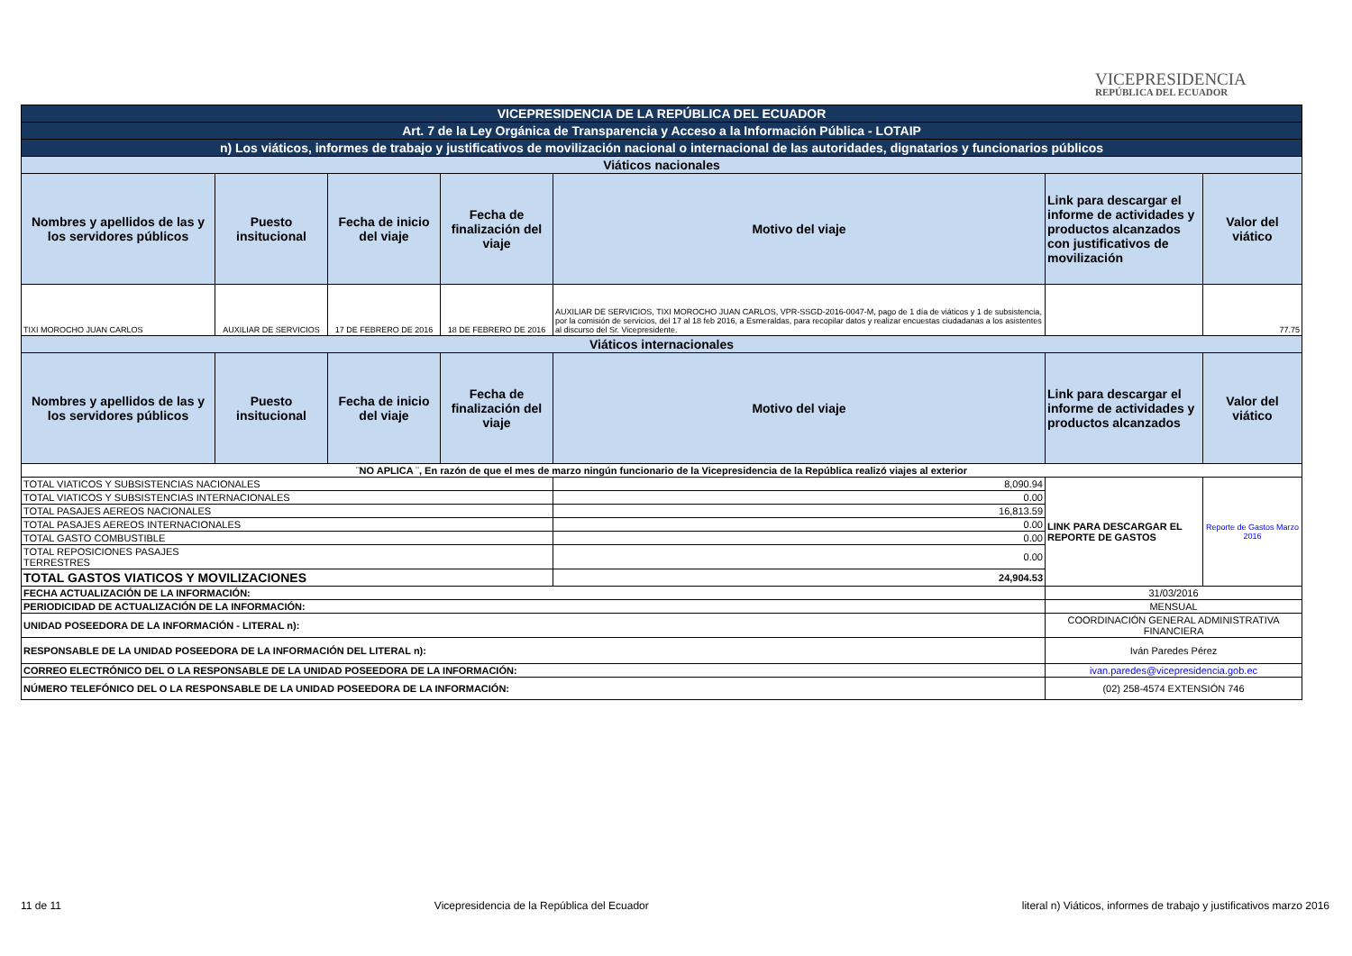VICEPRESIDENCIA
REPÚBLICA DEL ECUADOR
| VICEPRESIDENCIA DE LA REPÚBLICA DEL ECUADOR | | | | | | |
| Art. 7 de la Ley Orgánica de Transparencia y Acceso a la Información Pública - LOTAIP | | | | | | |
| n) Los viáticos, informes de trabajo y justificativos de movilización nacional o internacional de las autoridades, dignatarios y funcionarios públicos | | | | | | |
| Viáticos nacionales | | | | | | |
| Nombres y apellidos de las y los servidores públicos | Puesto insitucional | Fecha de inicio del viaje | Fecha de finalización del viaje | Motivo del viaje | Link para descargar el informe de actividades y productos alcanzados con justificativos de movilización | Valor del viático |
| TIXI MOROCHO JUAN CARLOS | AUXILIAR DE SERVICIOS | 17 DE FEBRERO DE 2016 | 18 DE FEBRERO DE 2016 | AUXILIAR DE SERVICIOS, TIXI MOROCHO JUAN CARLOS, VPR-SSGD-2016-0047-M, pago de 1 día de viáticos y 1 de subsistencia, por la comisión de servicios, del 17 al 18 feb 2016, a Esmeraldas, para recopilar datos y realizar encuestas ciudadanas a los asistentes al discurso del Sr. Vicepresidente. | | 77.75 |
| Viáticos internacionales | | | | | | |
| Nombres y apellidos de las y los servidores públicos | Puesto insitucional | Fecha de inicio del viaje | Fecha de finalización del viaje | Motivo del viaje | Link para descargar el informe de actividades y productos alcanzados | Valor del viático |
| ¨NO APLICA ¨, En razón de que el mes de marzo ningún funcionario de la Vicepresidencia de la República realizó viajes al exterior | | | | | | |
| TOTAL VIATICOS Y SUBSISTENCIAS NACIONALES | | | | 8,090.94 | LINK PARA DESCARGAR EL REPORTE DE GASTOS | Reporte de Gastos Marzo 2016 |
| TOTAL VIATICOS Y SUBSISTENCIAS INTERNACIONALES | | | | 0.00 | | |
| TOTAL PASAJES AEREOS NACIONALES | | | | 16,813.59 | | |
| TOTAL PASAJES AEREOS INTERNACIONALES | | | | 0.00 | | |
| TOTAL GASTO COMBUSTIBLE | | | | 0.00 | | |
| TOTAL REPOSICIONES PASAJES TERRESTRES | | | | 0.00 | | |
| TOTAL GASTOS VIATICOS Y MOVILIZACIONES | | | | 24,904.53 | | |
| FECHA ACTUALIZACIÓN DE LA INFORMACIÓN: | | | | | 31/03/2016 | |
| PERIODICIDAD DE ACTUALIZACIÓN DE LA INFORMACIÓN: | | | | | MENSUAL | |
| UNIDAD POSEEDORA DE LA INFORMACIÓN - LITERAL n): | | | | | COORDINACIÓN GENERAL ADMINISTRATIVA FINANCIERA | |
| RESPONSABLE DE LA UNIDAD POSEEDORA DE LA INFORMACIÓN DEL LITERAL n): | | | | | Iván Paredes Pérez | |
| CORREO ELECTRÓNICO DEL O LA RESPONSABLE DE LA UNIDAD POSEEDORA DE LA INFORMACIÓN: | | | | | ivan.paredes@vicepresidencia.gob.ec | |
| NÚMERO TELEFÓNICO DEL O LA RESPONSABLE DE LA UNIDAD POSEEDORA DE LA INFORMACIÓN: | | | | | (02) 258-4574 EXTENSIÓN 746 | |
11 de 11 Vicepresidencia de la República del Ecuador literal n) Viáticos, informes de trabajo y justificativos marzo 2016